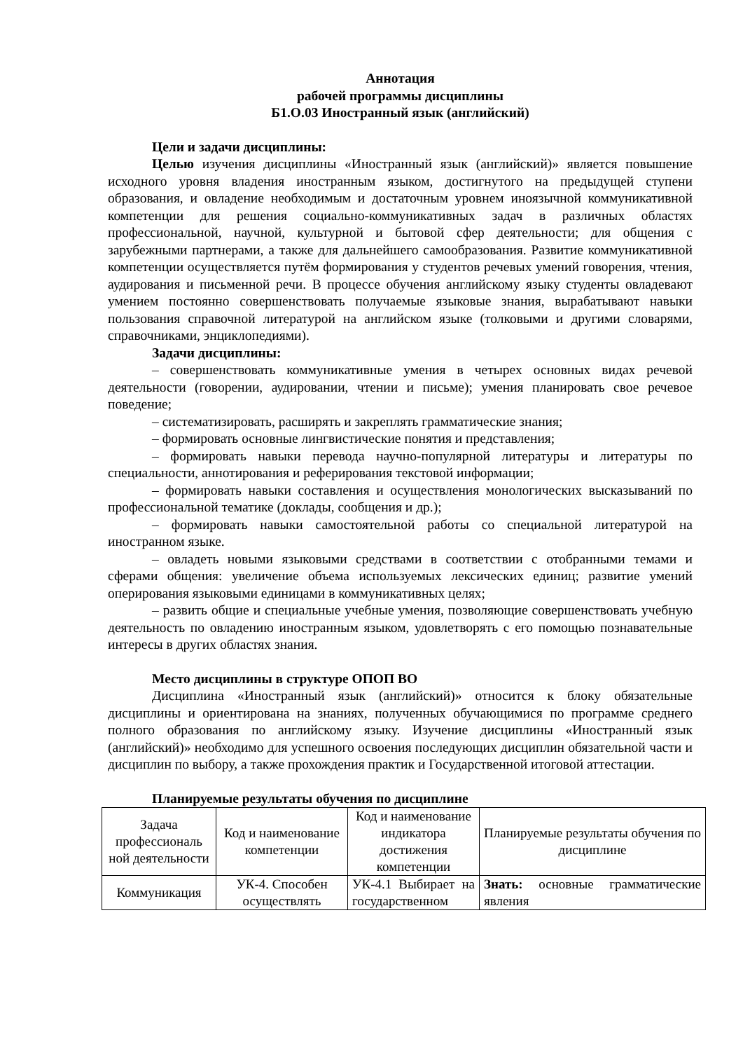Аннотация
рабочей программы дисциплины
Б1.О.03 Иностранный язык (английский)
Цели и задачи дисциплины:
Целью изучения дисциплины «Иностранный язык (английский)» является повышение исходного уровня владения иностранным языком, достигнутого на предыдущей ступени образования, и овладение необходимым и достаточным уровнем иноязычной коммуникативной компетенции для решения социально-коммуникативных задач в различных областях профессиональной, научной, культурной и бытовой сфер деятельности; для общения с зарубежными партнерами, а также для дальнейшего самообразования. Развитие коммуникативной компетенции осуществляется путём формирования у студентов речевых умений говорения, чтения, аудирования и письменной речи. В процессе обучения английскому языку студенты овладевают умением постоянно совершенствовать получаемые языковые знания, вырабатывают навыки пользования справочной литературой на английском языке (толковыми и другими словарями, справочниками, энциклопедиями).
Задачи дисциплины:
– совершенствовать коммуникативные умения в четырех основных видах речевой деятельности (говорении, аудировании, чтении и письме); умения планировать свое речевое поведение;
– систематизировать, расширять и закреплять грамматические знания;
– формировать основные лингвистические понятия и представления;
– формировать навыки перевода научно-популярной литературы и литературы по специальности, аннотирования и реферирования текстовой информации;
– формировать навыки составления и осуществления монологических высказываний по профессиональной тематике (доклады, сообщения и др.);
– формировать навыки самостоятельной работы со специальной литературой на иностранном языке.
– овладеть новыми языковыми средствами в соответствии с отобранными темами и сферами общения: увеличение объема используемых лексических единиц; развитие умений оперирования языковыми единицами в коммуникативных целях;
– развить общие и специальные учебные умения, позволяющие совершенствовать учебную деятельность по овладению иностранным языком, удовлетворять с его помощью познавательные интересы в других областях знания.
Место дисциплины в структуре ОПОП ВО
Дисциплина «Иностранный язык (английский)» относится к блоку обязательные дисциплины и ориентирована на знаниях, полученных обучающимися по программе среднего полного образования по английскому языку. Изучение дисциплины «Иностранный язык (английский)» необходимо для успешного освоения последующих дисциплин обязательной части и дисциплин по выбору, а также прохождения практик и Государственной итоговой аттестации.
Планируемые результаты обучения по дисциплине
| Задача профессиональ ной деятельности | Код и наименование компетенции | Код и наименование индикатора достижения компетенции | Планируемые результаты обучения по дисциплине |
| Коммуникация | УК-4. Способен осуществлять | УК-4.1 Выбирает на государственном | Знать: основные грамматические явления |